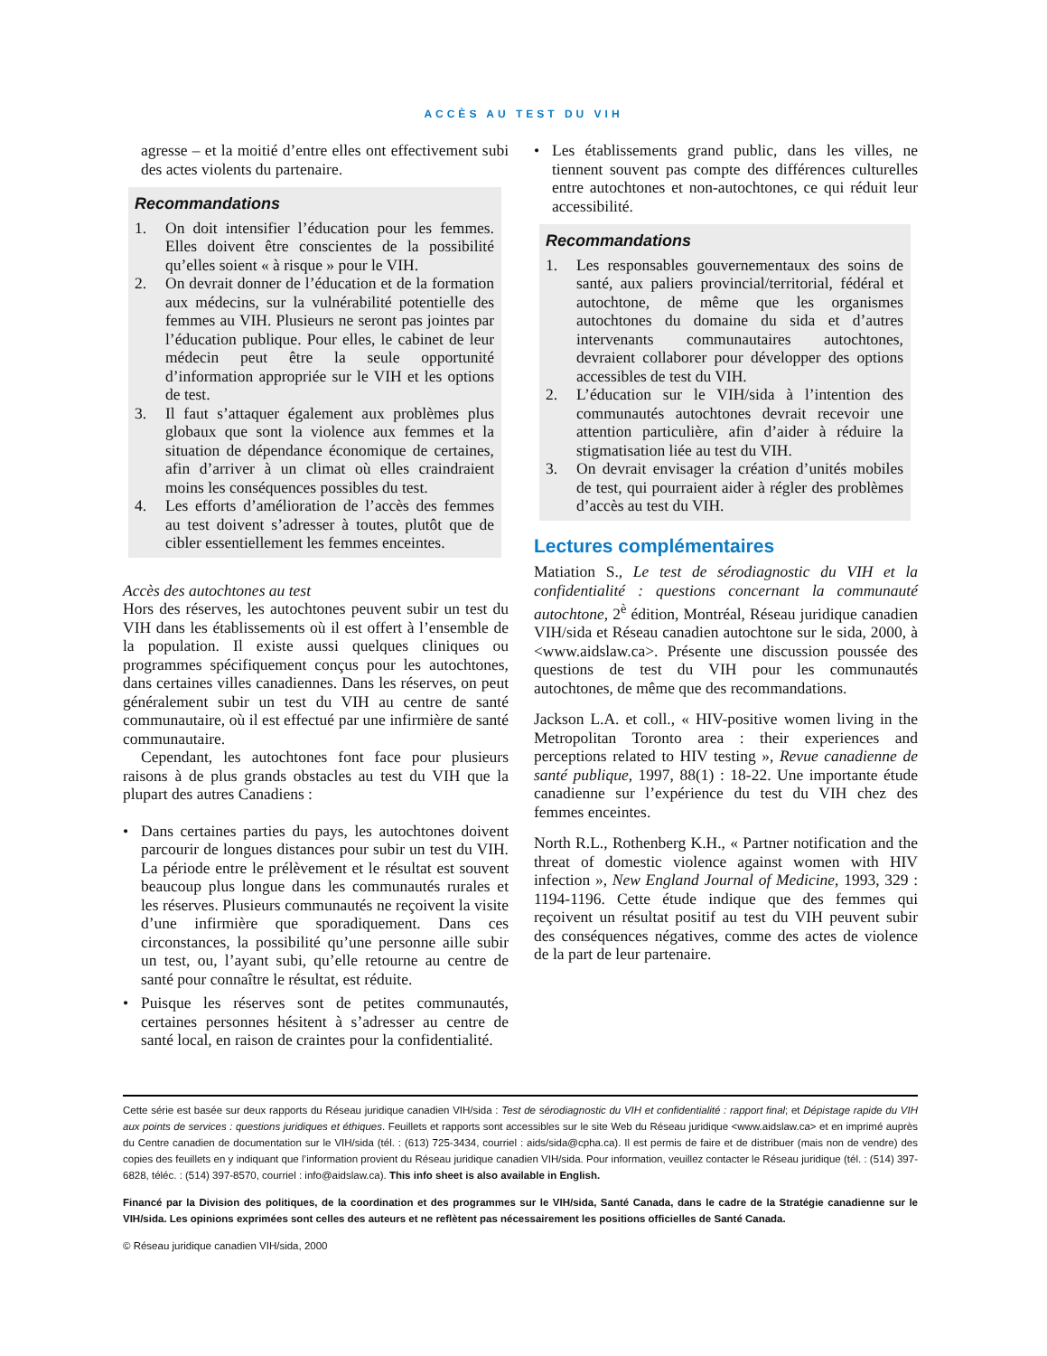ACCÈS AU TEST DU VIH
agresse – et la moitié d’entre elles ont effectivement subi des actes violents du partenaire.
Recommandations
1. On doit intensifier l’éducation pour les femmes. Elles doivent être conscientes de la possibilité qu’elles soient « à risque » pour le VIH.
2. On devrait donner de l’éducation et de la formation aux médecins, sur la vulnérabilité potentielle des femmes au VIH. Plusieurs ne seront pas jointes par l’éducation publique. Pour elles, le cabinet de leur médecin peut être la seule opportunité d’information appropriée sur le VIH et les options de test.
3. Il faut s’attaquer également aux problèmes plus globaux que sont la violence aux femmes et la situation de dépendance économique de certaines, afin d’arriver à un climat où elles craindraient moins les conséquences possibles du test.
4. Les efforts d’amélioration de l’accès des femmes au test doivent s’adresser à toutes, plutôt que de cibler essentiellement les femmes enceintes.
Accès des autochtones au test
Hors des réserves, les autochtones peuvent subir un test du VIH dans les établissements où il est offert à l’ensemble de la population. Il existe aussi quelques cliniques ou programmes spécifiquement conçus pour les autochtones, dans certaines villes canadiennes. Dans les réserves, on peut généralement subir un test du VIH au centre de santé communautaire, où il est effectué par une infirmière de santé communautaire.
Cependant, les autochtones font face pour plusieurs raisons à de plus grands obstacles au test du VIH que la plupart des autres Canadiens :
• Dans certaines parties du pays, les autochtones doivent parcourir de longues distances pour subir un test du VIH. La période entre le prélèvement et le résultat est souvent beaucoup plus longue dans les communautés rurales et les réserves. Plusieurs communautés ne reçoivent la visite d’une infirmière que sporadiquement. Dans ces circonstances, la possibilité qu’une personne aille subir un test, ou, l’ayant subi, qu’elle retourne au centre de santé pour connaître le résultat, est réduite.
• Puisque les réserves sont de petites communautés, certaines personnes hésitent à s’adresser au centre de santé local, en raison de craintes pour la confidentialité.
• Les établissements grand public, dans les villes, ne tiennent souvent pas compte des différences culturelles entre autochtones et non-autochtones, ce qui réduit leur accessibilité.
Recommandations
1. Les responsables gouvernementaux des soins de santé, aux paliers provincial/territorial, fédéral et autochtone, de même que les organismes autochtones du domaine du sida et d’autres intervenants communautaires autochtones, devraient collaborer pour développer des options accessibles de test du VIH.
2. L’éducation sur le VIH/sida à l’intention des communautés autochtones devrait recevoir une attention particulière, afin d’aider à réduire la stigmatisation liée au test du VIH.
3. On devrait envisager la création d’unités mobiles de test, qui pourraient aider à régler des problèmes d’accès au test du VIH.
Lectures complémentaires
Matiation S., Le test de sérodiagnostic du VIH et la confidentialité : questions concernant la communauté autochtone, 2<sup>è</sup> édition, Montréal, Réseau juridique canadien VIH/sida et Réseau canadien autochtone sur le sida, 2000, à <www.aidslaw.ca>. Présente une discussion poussée des questions de test du VIH pour les communautés autochtones, de même que des recommandations.
Jackson L.A. et coll., « HIV-positive women living in the Metropolitan Toronto area : their experiences and perceptions related to HIV testing », Revue canadienne de santé publique, 1997, 88(1) : 18-22. Une importante étude canadienne sur l’expérience du test du VIH chez des femmes enceintes.
North R.L., Rothenberg K.H., « Partner notification and the threat of domestic violence against women with HIV infection », New England Journal of Medicine, 1993, 329 : 1194-1196. Cette étude indique que des femmes qui reçoivent un résultat positif au test du VIH peuvent subir des conséquences négatives, comme des actes de violence de la part de leur partenaire.
Cette série est basée sur deux rapports du Réseau juridique canadien VIH/sida : Test de sérodiagnostic du VIH et confidentialité : rapport final; et Dépistage rapide du VIH aux points de services : questions juridiques et éthiques. Feuillets et rapports sont accessibles sur le site Web du Réseau juridique <www.aidslaw.ca> et en imprimé auprès du Centre canadien de documentation sur le VIH/sida (tél. : (613) 725-3434, courriel : aids/sida@cpha.ca). Il est permis de faire et de distribuer (mais non de vendre) des copies des feuillets en y indiquant que l’information provient du Réseau juridique canadien VIH/sida. Pour information, veuillez contacter le Réseau juridique (tél. : (514) 397-6828, téléc. : (514) 397-8570, courriel : info@aidslaw.ca). This info sheet is also available in English.
Financé par la Division des politiques, de la coordination et des programmes sur le VIH/sida, Santé Canada, dans le cadre de la Stratégie canadienne sur le VIH/sida. Les opinions exprimées sont celles des auteurs et ne reflètent pas nécessairement les positions officielles de Santé Canada.
© Réseau juridique canadien VIH/sida, 2000